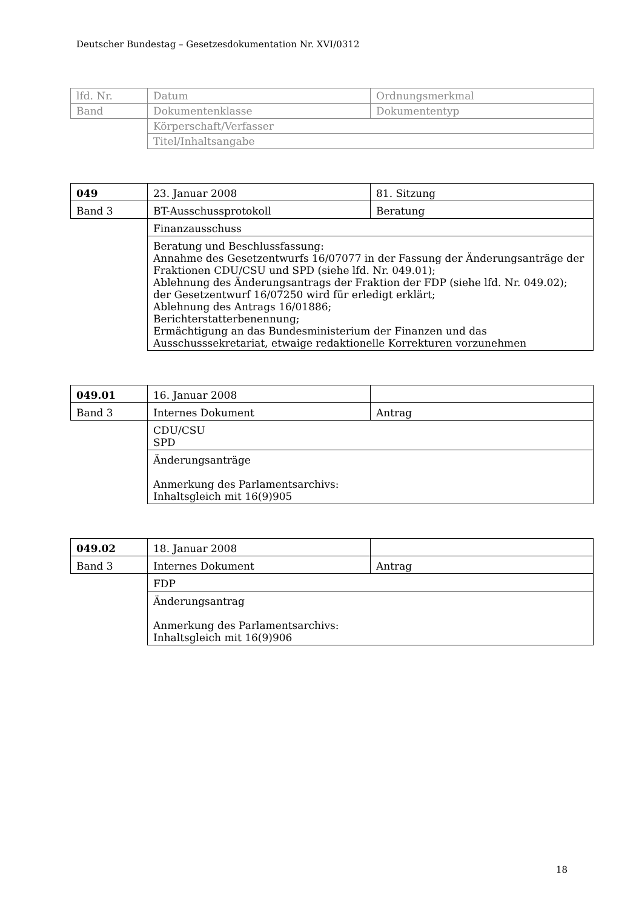Deutscher Bundestag – Gesetzesdokumentation Nr. XVI/0312
| lfd. Nr. | Datum | Ordnungsmerkmal |
| Band | Dokumentenklasse | Dokumententyp |
| | Körperschaft/Verfasser | |
| | Titel/Inhaltsangabe | |
| 049 | 23. Januar 2008 | 81. Sitzung |
| Band 3 | BT-Ausschussprotokoll | Beratung |
| | Finanzausschuss | |
| | Beratung und Beschlussfassung: Annahme des Gesetzentwurfs 16/07077 in der Fassung der Änderungsanträge der Fraktionen CDU/CSU und SPD (siehe lfd. Nr. 049.01); Ablehnung des Änderungsantrags der Fraktion der FDP (siehe lfd. Nr. 049.02); der Gesetzentwurf 16/07250 wird für erledigt erklärt; Ablehnung des Antrags 16/01886; Berichterstatterbenennung; Ermächtigung an das Bundesministerium der Finanzen und das Ausschusssekretariat, etwaige redaktionelle Korrekturen vorzunehmen | |
| 049.01 | 16. Januar 2008 | |
| Band 3 | Internes Dokument | Antrag |
| | CDU/CSU SPD | |
| | Änderungsanträge Anmerkung des Parlamentsarchivs: Inhaltsgleich mit 16(9)905 | |
| 049.02 | 18. Januar 2008 | |
| Band 3 | Internes Dokument | Antrag |
| | FDP | |
| | Änderungsantrag Anmerkung des Parlamentsarchivs: Inhaltsgleich mit 16(9)906 | |
18